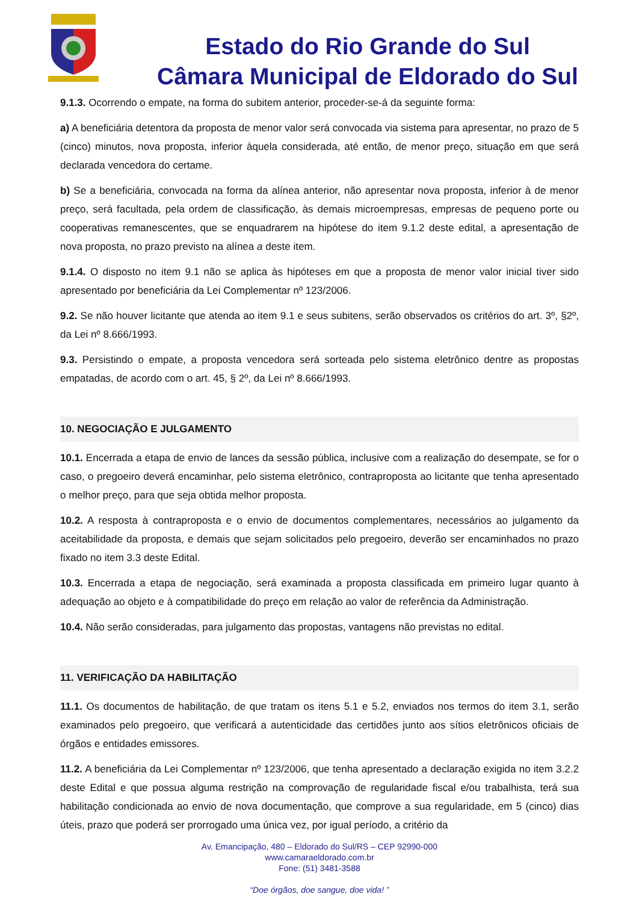Estado do Rio Grande do Sul
Câmara Municipal de Eldorado do Sul
9.1.3. Ocorrendo o empate, na forma do subitem anterior, proceder-se-á da seguinte forma:
a) A beneficiária detentora da proposta de menor valor será convocada via sistema para apresentar, no prazo de 5 (cinco) minutos, nova proposta, inferior àquela considerada, até então, de menor preço, situação em que será declarada vencedora do certame.
b) Se a beneficiária, convocada na forma da alínea anterior, não apresentar nova proposta, inferior à de menor preço, será facultada, pela ordem de classificação, às demais microempresas, empresas de pequeno porte ou cooperativas remanescentes, que se enquadrarem na hipótese do item 9.1.2 deste edital, a apresentação de nova proposta, no prazo previsto na alínea a deste item.
9.1.4. O disposto no item 9.1 não se aplica às hipóteses em que a proposta de menor valor inicial tiver sido apresentado por beneficiária da Lei Complementar nº 123/2006.
9.2. Se não houver licitante que atenda ao item 9.1 e seus subitens, serão observados os critérios do art. 3º, §2º, da Lei nº 8.666/1993.
9.3. Persistindo o empate, a proposta vencedora será sorteada pelo sistema eletrônico dentre as propostas empatadas, de acordo com o art. 45, § 2º, da Lei nº 8.666/1993.
10. NEGOCIAÇÃO E JULGAMENTO
10.1. Encerrada a etapa de envio de lances da sessão pública, inclusive com a realização do desempate, se for o caso, o pregoeiro deverá encaminhar, pelo sistema eletrônico, contraproposta ao licitante que tenha apresentado o melhor preço, para que seja obtida melhor proposta.
10.2. A resposta à contraproposta e o envio de documentos complementares, necessários ao julgamento da aceitabilidade da proposta, e demais que sejam solicitados pelo pregoeiro, deverão ser encaminhados no prazo fixado no item 3.3 deste Edital.
10.3. Encerrada a etapa de negociação, será examinada a proposta classificada em primeiro lugar quanto à adequação ao objeto e à compatibilidade do preço em relação ao valor de referência da Administração.
10.4. Não serão consideradas, para julgamento das propostas, vantagens não previstas no edital.
11. VERIFICAÇÃO DA HABILITAÇÃO
11.1. Os documentos de habilitação, de que tratam os itens 5.1 e 5.2, enviados nos termos do item 3.1, serão examinados pelo pregoeiro, que verificará a autenticidade das certidões junto aos sítios eletrônicos oficiais de órgãos e entidades emissores.
11.2. A beneficiária da Lei Complementar nº 123/2006, que tenha apresentado a declaração exigida no item 3.2.2 deste Edital e que possua alguma restrição na comprovação de regularidade fiscal e/ou trabalhista, terá sua habilitação condicionada ao envio de nova documentação, que comprove a sua regularidade, em 5 (cinco) dias úteis, prazo que poderá ser prorrogado uma única vez, por igual período, a critério da
Av. Emancipação, 480 – Eldorado do Sul/RS – CEP 92990-000
www.camaraeldorado.com.br
Fone: (51) 3481-3588
“Doe órgãos, doe sangue, doe vida! ”